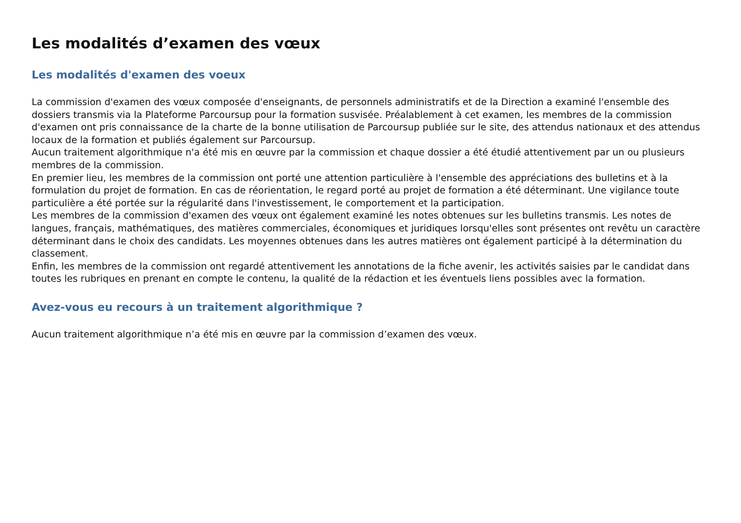Les modalités d’examen des vœux
Les modalités d'examen des voeux
La commission d'examen des vœux composée d'enseignants, de personnels administratifs et de la Direction a examiné l'ensemble des dossiers transmis via la Plateforme Parcoursup pour la formation susvisée. Préalablement à cet examen, les membres de la commission d'examen ont pris connaissance de la charte de la bonne utilisation de Parcoursup publiée sur le site, des attendus nationaux et des attendus locaux de la formation et publiés également sur Parcoursup.
Aucun traitement algorithmique n'a été mis en œuvre par la commission et chaque dossier a été étudié attentivement par un ou plusieurs membres de la commission.
En premier lieu, les membres de la commission ont porté une attention particulière à l'ensemble des appréciations des bulletins et à la formulation du projet de formation. En cas de réorientation, le regard porté au projet de formation a été déterminant. Une vigilance toute particulière a été portée sur la régularité dans l'investissement, le comportement et la participation.
Les membres de la commission d'examen des vœux ont également examiné les notes obtenues sur les bulletins transmis. Les notes de langues, français, mathématiques, des matières commerciales, économiques et juridiques lorsqu'elles sont présentes ont revêtu un caractère déterminant dans le choix des candidats. Les moyennes obtenues dans les autres matières ont également participé à la détermination du classement.
Enfin, les membres de la commission ont regardé attentivement les annotations de la fiche avenir, les activités saisies par le candidat dans toutes les rubriques en prenant en compte le contenu, la qualité de la rédaction et les éventuels liens possibles avec la formation.
Avez-vous eu recours à un traitement algorithmique ?
Aucun traitement algorithmique n’a été mis en œuvre par la commission d’examen des vœux.